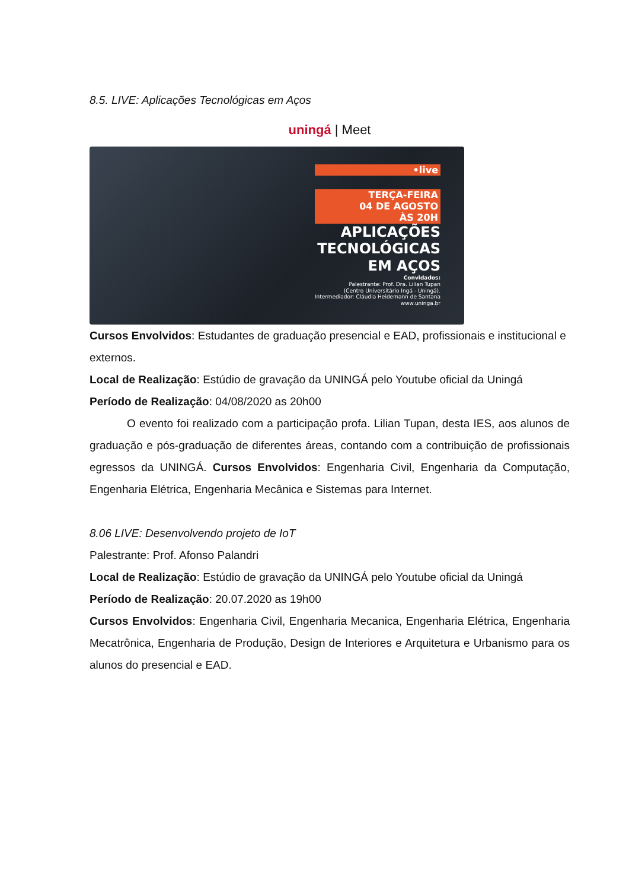8.5. LIVE: Aplicações Tecnológicas em Aços
uningá | Meet
•live
TERÇA-FEIRA
04 DE AGOSTO
ÀS 20H
APLICAÇÕES
TECNOLÓGICAS
EM AÇOS
Convidados:
Palestrante: Prof. Dra. Lilian Tupan
(Centro Universitário Ingá - Uningá).
Intermediador: Cláudia Heidemann de Santana
www.uninga.br
Cursos Envolvidos: Estudantes de graduação presencial e EAD, profissionais e institucional e externos.
Local de Realização: Estúdio de gravação da UNINGÁ pelo Youtube oficial da Uningá
Período de Realização: 04/08/2020 as 20h00
O evento foi realizado com a participação profa. Lilian Tupan, desta IES, aos alunos de graduação e pós-graduação de diferentes áreas, contando com a contribuição de profissionais egressos da UNINGÁ. Cursos Envolvidos: Engenharia Civil, Engenharia da Computação, Engenharia Elétrica, Engenharia Mecânica e Sistemas para Internet.
8.06 LIVE: Desenvolvendo projeto de IoT
Palestrante: Prof. Afonso Palandri
Local de Realização: Estúdio de gravação da UNINGÁ pelo Youtube oficial da Uningá
Período de Realização: 20.07.2020 as 19h00
Cursos Envolvidos: Engenharia Civil, Engenharia Mecanica, Engenharia Elétrica, Engenharia Mecatrônica, Engenharia de Produção, Design de Interiores e Arquitetura e Urbanismo para os alunos do presencial e EAD.